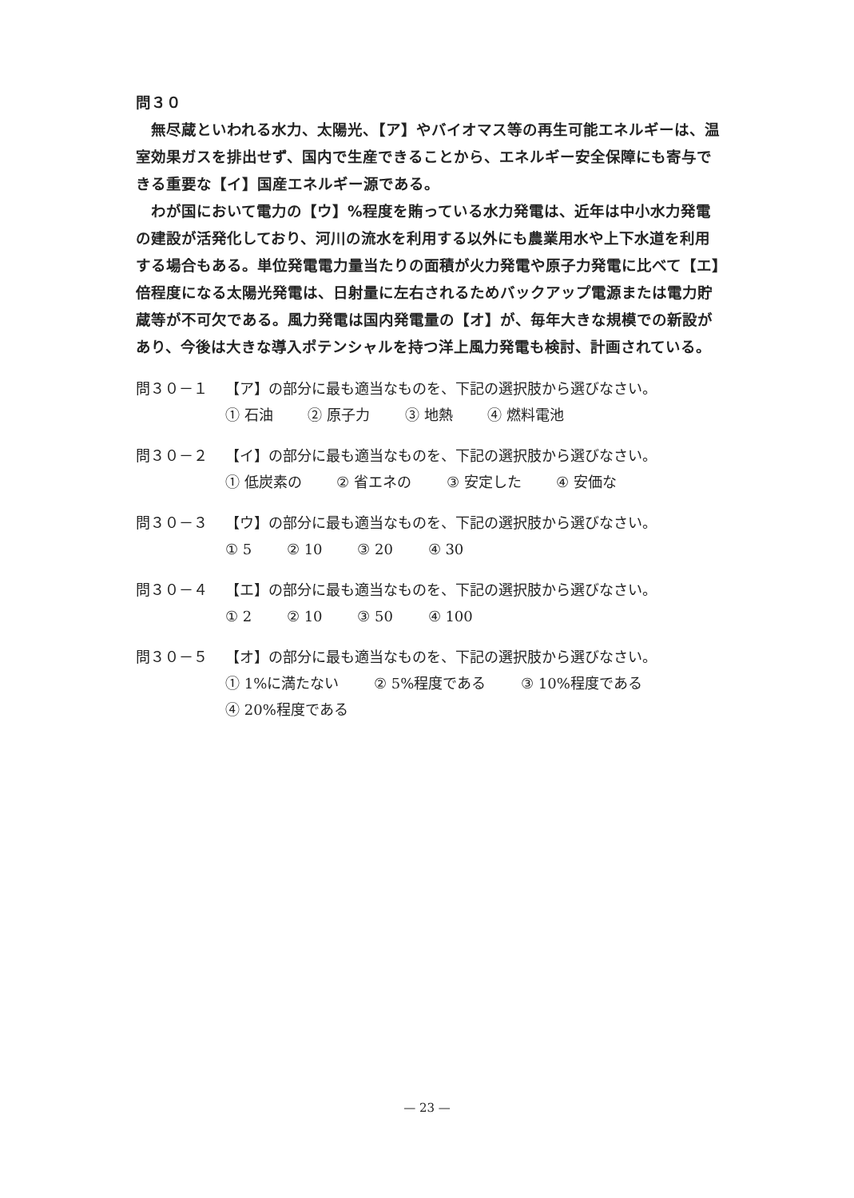問３０
　無尽蔵といわれる水力、太陽光、【ア】やバイオマス等の再生可能エネルギーは、温室効果ガスを排出せず、国内で生産できることから、エネルギー安全保障にも寄与できる重要な【イ】国産エネルギー源である。
　わが国において電力の【ウ】%程度を賄っている水力発電は、近年は中小水力発電の建設が活発化しており、河川の流水を利用する以外にも農業用水や上下水道を利用する場合もある。単位発電電力量当たりの面積が火力発電や原子力発電に比べて【エ】倍程度になる太陽光発電は、日射量に左右されるためバックアップ電源または電力貯蔵等が不可欠である。風力発電は国内発電量の【オ】が、毎年大きな規模での新設があり、今後は大きな導入ポテンシャルを持つ洋上風力発電も検討、計画されている。
問３０－１ 【ア】の部分に最も適当なものを、下記の選択肢から選びなさい。
① 石油 ② 原子力 ③ 地熱 ④ 燃料電池
問３０－２ 【イ】の部分に最も適当なものを、下記の選択肢から選びなさい。
① 低炭素の ② 省エネの ③ 安定した ④ 安価な
問３０－３ 【ウ】の部分に最も適当なものを、下記の選択肢から選びなさい。
① 5 ② 10 ③ 20 ④ 30
問３０－４ 【エ】の部分に最も適当なものを、下記の選択肢から選びなさい。
① 2 ② 10 ③ 50 ④ 100
問３０－５ 【オ】の部分に最も適当なものを、下記の選択肢から選びなさい。
① 1%に満たない ② 5%程度である ③ 10%程度である
④ 20%程度である
— 23 —